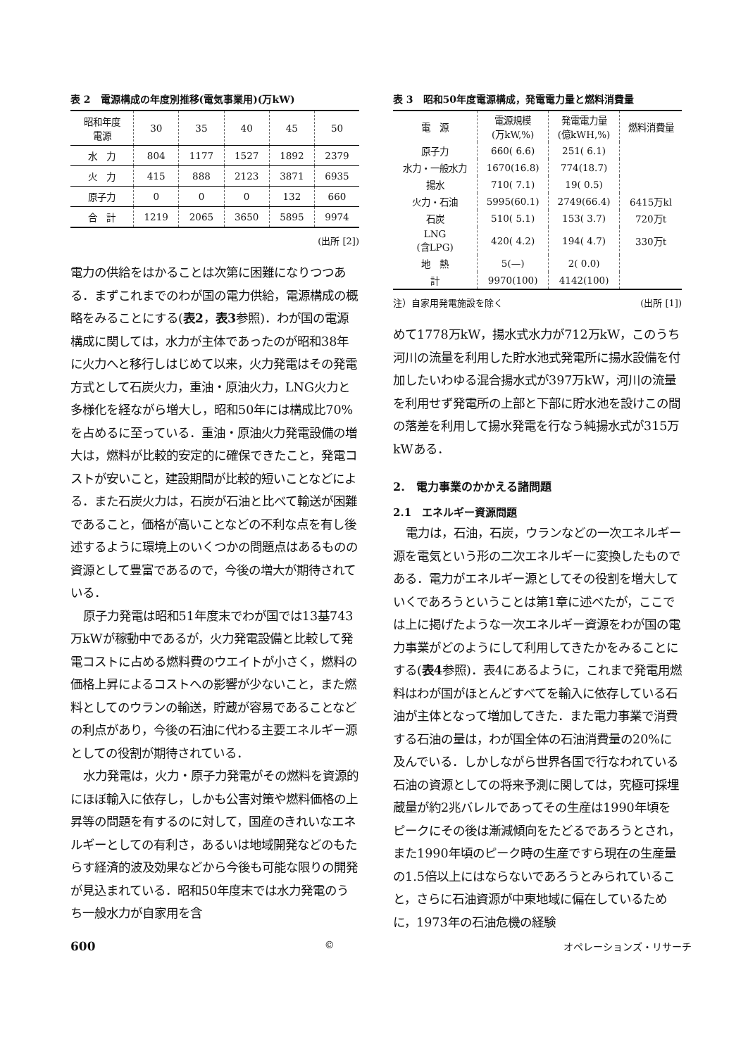表 2　電源構成の年度別推移(電気事業用)(万kW)
| 昭和年度 電源 | 30 | 35 | 40 | 45 | 50 |
| --- | --- | --- | --- | --- | --- |
| 水 力 | 804 | 1177 | 1527 | 1892 | 2379 |
| 火 力 | 415 | 888 | 2123 | 3871 | 6935 |
| 原子力 | 0 | 0 | 0 | 132 | 660 |
| 合 計 | 1219 | 2065 | 3650 | 5895 | 9974 |
(出所 [2])
電力の供給をはかることは次第に困難になりつつある．まずこれまでのわが国の電力供給，電源構成の概略をみることにする(表2，表3参照)．わが国の電源構成に関しては，水力が主体であったのが昭和38年に火力へと移行しはじめて以来，火力発電はその発電方式として石炭火力，重油・原油火力，LNG火力と多様化を経ながら増大し，昭和50年には構成比70%を占めるに至っている．重油・原油火力発電設備の増大は，燃料が比較的安定的に確保できたこと，発電コストが安いこと，建設期間が比較的短いことなどによる．また石炭火力は，石炭が石油と比べて輸送が困難であること，価格が高いことなどの不利な点を有し後述するように環境上のいくつかの問題点はあるものの資源として豊富であるので，今後の増大が期待されている．
原子力発電は昭和51年度末でわが国では13基743万kWが稼動中であるが，火力発電設備と比較して発電コストに占める燃料費のウエイトが小さく，燃料の価格上昇によるコストへの影響が少ないこと，また燃料としてのウランの輸送，貯蔵が容易であることなどの利点があり，今後の石油に代わる主要エネルギー源としての役割が期待されている．
水力発電は，火力・原子力発電がその燃料を資源的にほぼ輸入に依存し，しかも公害対策や燃料価格の上昇等の問題を有するのに対して，国産のきれいなエネルギーとしての有利さ，あるいは地域開発などのもたらす経済的波及効果などから今後も可能な限りの開発が見込まれている．昭和50年度末では水力発電のうち一般水力が自家用を含
表 3　昭和50年度電源構成，発電電力量と燃料消費量
| 電 源 | 電源規模 (万kW,%) | 発電電力量 (億kWH,%) | 燃料消費量 |
| --- | --- | --- | --- |
| 原子力 | 660( 6.6) | 251( 6.1) | |
| 水力・一般水力 | 1670(16.8) | 774(18.7) | |
| 揚水 | 710( 7.1) | 19( 0.5) | |
| 火力・石油 | 5995(60.1) | 2749(66.4) | 6415万kl |
| 石炭 | 510( 5.1) | 153( 3.7) | 720万t |
| LNG (含LPG) | 420( 4.2) | 194( 4.7) | 330万t |
| 地 熱 | 5(—) | 2( 0.0) | |
| 計 | 9970(100) | 4142(100) | |
注）自家用発電施設を除く (出所 [1])
めて1778万kW，揚水式水力が712万kW，このうち河川の流量を利用した貯水池式発電所に揚水設備を付加したいわゆる混合揚水式が397万kW，河川の流量を利用せず発電所の上部と下部に貯水池を設けこの間の落差を利用して揚水発電を行なう純揚水式が315万kWある．
2.　電力事業のかかえる諸問題
2.1　エネルギー資源問題
電力は，石油，石炭，ウランなどの一次エネルギー源を電気という形の二次エネルギーに変換したものである．電力がエネルギー源としてその役割を増大していくであろうということは第1章に述べたが，ここでは上に掲げたような一次エネルギー資源をわが国の電力事業がどのようにして利用してきたかをみることにする(表4参照)．表4にあるように，これまで発電用燃料はわが国がほとんどすべてを輸入に依存している石油が主体となって増加してきた．また電力事業で消費する石油の量は，わが国全体の石油消費量の20%に及んでいる．しかしながら世界各国で行なわれている石油の資源としての将来予測に関しては，究極可採埋蔵量が約2兆バレルであってその生産は1990年頃をピークにその後は漸減傾向をたどるであろうとされ，また1990年頃のピーク時の生産ですら現在の生産量の1.5倍以上にはならないであろうとみられていること，さらに石油資源が中東地域に偏在しているために，1973年の石油危機の経験
600 © オペレーションズ・リサーチ